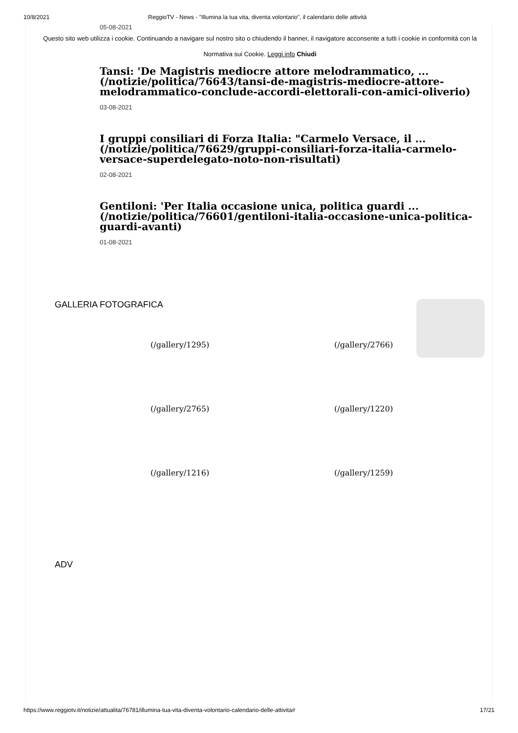10/8/2021 ReggioTV - News - "Illumina la tua vita, diventa volontario", il calendario delle attività
05-08-2021
Questo sito web utilizza i cookie. Continuando a navigare sul nostro sito o chiudendo il banner, il navigatore acconsente a tutti i cookie in conformità con la Normativa sui Cookie. Leggi info Chiudi
Tansi: 'De Magistris mediocre attore melodrammatico, ... (/notizie/politica/76643/tansi-de-magistris-mediocre-attore-melodrammatico-conclude-accordi-elettorali-con-amici-oliverio)
03-08-2021
I gruppi consiliari di Forza Italia: "Carmelo Versace, il ... (/notizie/politica/76629/gruppi-consiliari-forza-italia-carmelo-versace-superdelegato-noto-non-risultati)
02-08-2021
Gentiloni: 'Per Italia occasione unica, politica guardi ... (/notizie/politica/76601/gentiloni-italia-occasione-unica-politica-guardi-avanti)
01-08-2021
GALLERIA FOTOGRAFICA
(/gallery/1295)
(/gallery/2766)
(/gallery/2765)
(/gallery/1220)
(/gallery/1216)
(/gallery/1259)
ADV
https://www.reggiotv.it/notizie/attualita/76781/illumina-tua-vita-diventa-volontario-calendario-delle-attivita# 17/21